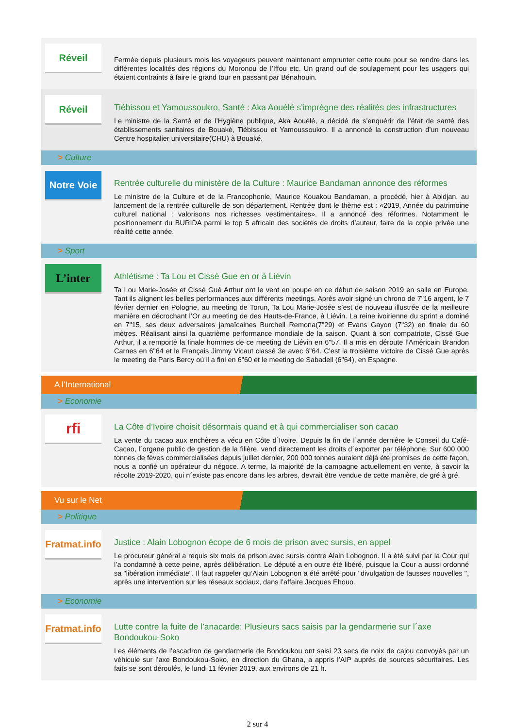Réveil
Fermée depuis plusieurs mois les voyageurs peuvent maintenant emprunter cette route pour se rendre dans les différentes localités des régions du Moronou de l’Iffou etc. Un grand ouf de soulagement pour les usagers qui étaient contraints à faire le grand tour en passant par Bénahouin.
Réveil
Tiébissou et Yamoussoukro, Santé : Aka Aouélé s’imprègne des réalités des infrastructures
Le ministre de la Santé et de l’Hygiène publique, Aka Aouélé, a décidé de s’enquérir de l’état de santé des établissements sanitaires de Bouaké, Tiébissou et Yamoussoukro. Il a annoncé la construction d’un nouveau Centre hospitalier universitaire(CHU) à Bouaké.
> Culture
Notre Voie
Rentrée culturelle du ministère de la Culture : Maurice Bandaman annonce des réformes
Le ministre de la Culture et de la Francophonie, Maurice Kouakou Bandaman, a procédé, hier à Abidjan, au lancement de la rentrée culturelle de son département. Rentrée dont le thème est : «2019, Année du patrimoine culturel national : valorisons nos richesses vestimentaires». Il a annoncé des réformes. Notamment le positionnement du BURIDA parmi le top 5 africain des sociétés de droits d’auteur, faire de la copie privée une réalité cette année.
> Sport
L’inter
Athlétisme : Ta Lou et Cissé Gue en or à Liévin
Ta Lou Marie-Josée et Cissé Gué Arthur ont le vent en poupe en ce début de saison 2019 en salle en Europe. Tant ils alignent les belles performances aux différents meetings. Après avoir signé un chrono de 7"16 argent, le 7 février dernier en Pologne, au meeting de Torun, Ta Lou Marie-Josée s’est de nouveau illustrée de la meilleure manière en décrochant l’Or au meeting de des Hauts-de-France, à Liévin. La reine ivoirienne du sprint a dominé en 7"15, ses deux adversaires jamaïcaines Burchell Remona(7"29) et Evans Gayon (7"32) en finale du 60 mètres. Réalisant ainsi la quatrième performance mondiale de la saison. Quant à son compatriote, Cissé Gue Arthur, il a remporté la finale hommes de ce meeting de Liévin en 6"57. Il a mis en déroute l’Américain Brandon Carnes en 6"64 et le Français Jimmy Vicaut classé 3e avec 6"64. C’est la troisième victoire de Cissé Gue après le meeting de Paris Bercy où il a fini en 6"60 et le meeting de Sabadell (6"64), en Espagne.
A l’International
> Economie
rfi
La Côte d’Ivoire choisit désormais quand et à qui commercialiser son cacao
La vente du cacao aux enchères a vécu en Côte d´Ivoire. Depuis la fin de l´année dernière le Conseil du Café-Cacao, l´organe public de gestion de la filière, vend directement les droits d´exporter par téléphone. Sur 600 000 tonnes de fèves commercialisées depuis juillet dernier, 200 000 tonnes auraient déjà été promises de cette façon, nous a confié un opérateur du négoce. A terme, la majorité de la campagne actuellement en vente, à savoir la récolte 2019-2020, qui n´existe pas encore dans les arbres, devrait être vendue de cette manière, de gré à gré.
Vu sur le Net
> Politique
Fratmat.info
Justice : Alain Lobognon écope de 6 mois de prison avec sursis, en appel
Le procureur général a requis six mois de prison avec sursis contre Alain Lobognon. Il a été suivi par la Cour qui l’a condamné à cette peine, après délibération. Le député a en outre été libéré, puisque la Cour a aussi ordonné sa "libération immédiate". Il faut rappeler qu’Alain Lobognon a été arrêté pour "divulgation de fausses nouvelles ", après une intervention sur les réseaux sociaux, dans l’affaire Jacques Ehouo.
> Economie
Fratmat.info
Lutte contre la fuite de l’anacarde: Plusieurs sacs saisis par la gendarmerie sur l´axe Bondoukou-Soko
Les éléments de l’escadron de gendarmerie de Bondoukou ont saisi 23 sacs de noix de cajou convoyés par un véhicule sur l’axe Bondoukou-Soko, en direction du Ghana, a appris l’AIP auprès de sources sécuritaires. Les faits se sont déroulés, le lundi 11 février 2019, aux environs de 21 h.
2 sur 4